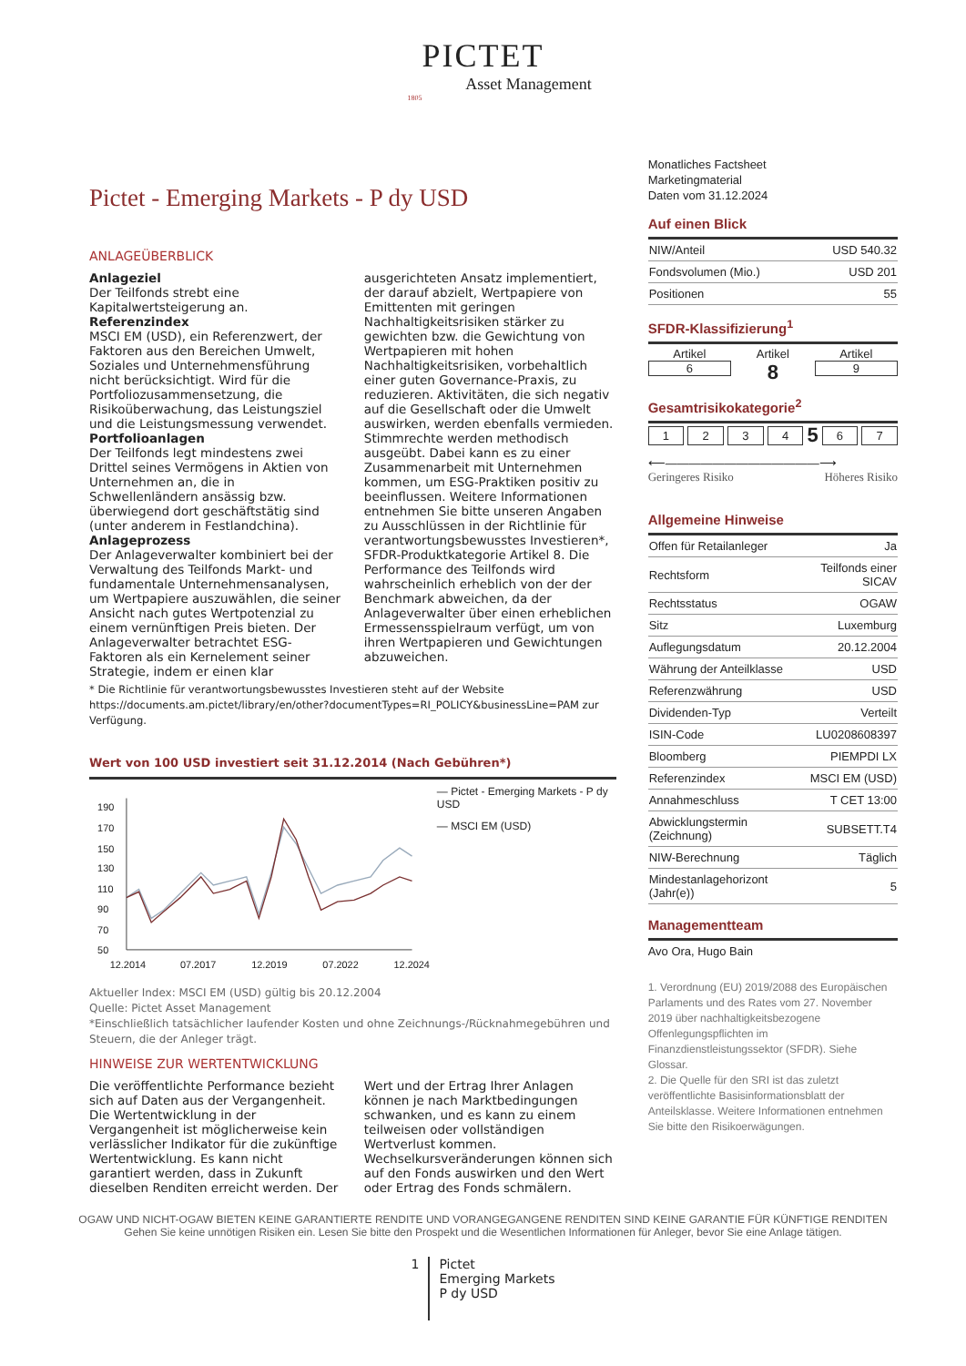PICTET
Asset Management
1805
Pictet - Emerging Markets - P dy USD
ANLAGEÜBERBLICK
Anlageziel
Der Teilfonds strebt eine Kapitalwertsteigerung an.
Referenzindex
MSCI EM (USD), ein Referenzwert, der Faktoren aus den Bereichen Umwelt, Soziales und Unternehmensführung nicht berücksichtigt. Wird für die Portfoliozusammensetzung, die Risikoüberwachung, das Leistungsziel und die Leistungsmessung verwendet.
Portfolioanlagen
Der Teilfonds legt mindestens zwei Drittel seines Vermögens in Aktien von Unternehmen an, die in Schwellenländern ansässig bzw. überwiegend dort geschäftstätig sind (unter anderem in Festlandchina).
Anlageprozess
Der Anlageverwalter kombiniert bei der Verwaltung des Teilfonds Markt- und fundamentale Unternehmensanalysen, um Wertpapiere auszuwählen, die seiner Ansicht nach gutes Wertpotenzial zu einem vernünftigen Preis bieten. Der Anlageverwalter betrachtet ESG-Faktoren als ein Kernelement seiner Strategie, indem er einen klar ausgerichteten Ansatz implementiert, der darauf abzielt, Wertpapiere von Emittenten mit geringen Nachhaltigkeitsrisiken stärker zu gewichten bzw. die Gewichtung von Wertpapieren mit hohen Nachhaltigkeitsrisiken, vorbehaltlich einer guten Governance-Praxis, zu reduzieren. Aktivitäten, die sich negativ auf die Gesellschaft oder die Umwelt auswirken, werden ebenfalls vermieden. Stimmrechte werden methodisch ausgeübt. Dabei kann es zu einer Zusammenarbeit mit Unternehmen kommen, um ESG-Praktiken positiv zu beeinflussen. Weitere Informationen entnehmen Sie bitte unseren Angaben zu Ausschlüssen in der Richtlinie für verantwortungsbewusstes Investieren*, SFDR-Produktkategorie Artikel 8. Die Performance des Teilfonds wird wahrscheinlich erheblich von der der Benchmark abweichen, da der Anlageverwalter über einen erheblichen Ermessensspielraum verfügt, um von ihren Wertpapieren und Gewichtungen abzuweichen.
* Die Richtlinie für verantwortungsbewusstes Investieren steht auf der Website https://documents.am.pictet/library/en/other?documentTypes=RI_POLICY&businessLine=PAM zur Verfügung.
Wert von 100 USD investiert seit 31.12.2014 (Nach Gebühren*)
190
170
150
130
110
90
70
50
12.2014
07.2017
12.2019
07.2022
12.2024
— Pictet - Emerging Markets - P dy USD
— MSCI EM (USD)
Aktueller Index: MSCI EM (USD) gültig bis 20.12.2004
Quelle: Pictet Asset Management
*Einschließlich tatsächlicher laufender Kosten und ohne Zeichnungs-/Rücknahmegebühren und Steuern, die der Anleger trägt.
HINWEISE ZUR WERTENTWICKLUNG
Die veröffentlichte Performance bezieht sich auf Daten aus der Vergangenheit. Die Wertentwicklung in der Vergangenheit ist möglicherweise kein verlässlicher Indikator für die zukünftige Wertentwicklung. Es kann nicht garantiert werden, dass in Zukunft dieselben Renditen erreicht werden. Der Wert und der Ertrag Ihrer Anlagen können je nach Marktbedingungen schwanken, und es kann zu einem teilweisen oder vollständigen Wertverlust kommen. Wechselkursveränderungen können sich auf den Fonds auswirken und den Wert oder Ertrag des Fonds schmälern.
Monatliches Factsheet
Marketingmaterial
Daten vom 31.12.2024
Auf einen Blick
| NIW/Anteil | USD 540.32 |
| Fondsvolumen (Mio.) | USD 201 |
| Positionen | 55 |
SFDR-Klassifizierung<sup>1</sup>
Artikel
6
Artikel
8
Artikel
9
Gesamtrisikokategorie<sup>2</sup>
1234 5 6 7
⟵―――――――――――――⟶
Geringeres Risiko Höheres Risiko
Allgemeine Hinweise
| Offen für Retailanleger | Ja |
| Rechtsform | Teilfonds einer SICAV |
| Rechtsstatus | OGAW |
| Sitz | Luxemburg |
| Auflegungsdatum | 20.12.2004 |
| Währung der Anteilklasse | USD |
| Referenzwährung | USD |
| Dividenden-Typ | Verteilt |
| ISIN-Code | LU0208608397 |
| Bloomberg | PIEMPDI LX |
| Referenzindex | MSCI EM (USD) |
| Annahmeschluss | T CET 13:00 |
| Abwicklungstermin (Zeichnung) | SUBSETT.T4 |
| NIW-Berechnung | Täglich |
| Mindestanlagehorizont (Jahr(e)) | 5 |
Managementteam
Avo Ora, Hugo Bain
1. Verordnung (EU) 2019/2088 des Europäischen Parlaments und des Rates vom 27. November 2019 über nachhaltigkeitsbezogene Offenlegungspflichten im Finanzdienstleistungssektor (SFDR). Siehe Glossar.
2. Die Quelle für den SRI ist das zuletzt veröffentlichte Basisinformationsblatt der Anteilsklasse. Weitere Informationen entnehmen Sie bitte den Risikoerwägungen.
OGAW UND NICHT-OGAW BIETEN KEINE GARANTIERTE RENDITE UND VORANGEGANGENE RENDITEN SIND KEINE GARANTIE FÜR KÜNFTIGE RENDITEN
Gehen Sie keine unnötigen Risiken ein. Lesen Sie bitte den Prospekt und die Wesentlichen Informationen für Anleger, bevor Sie eine Anlage tätigen.
1
Pictet
Emerging Markets
P dy USD